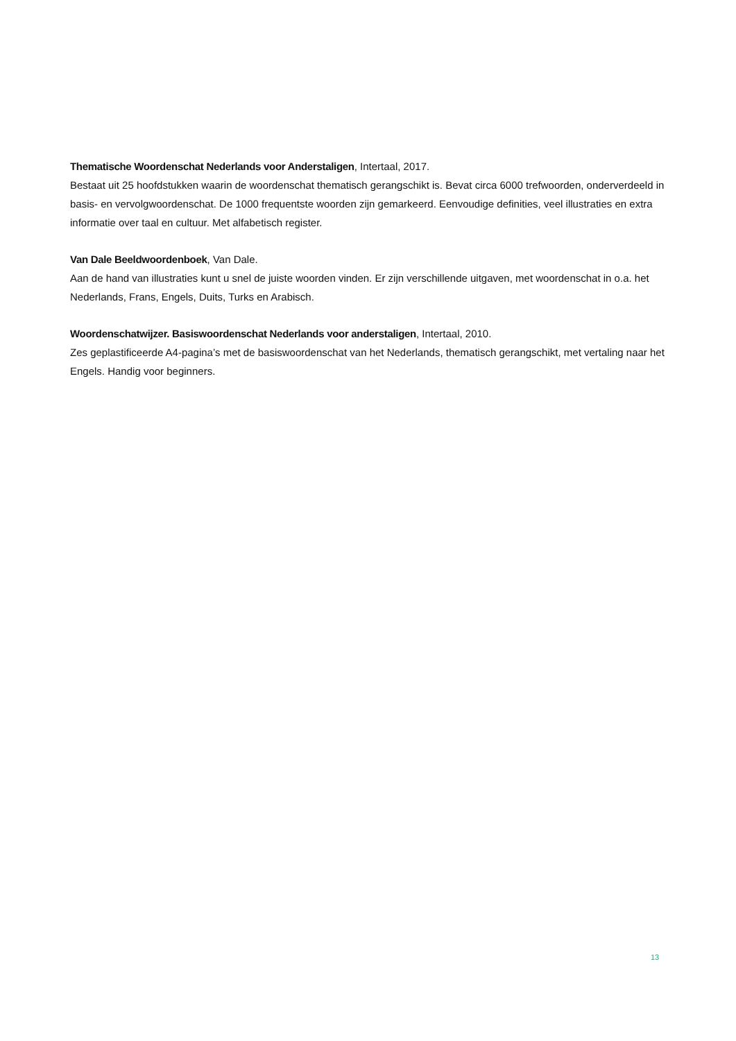Thematische Woordenschat Nederlands voor Anderstaligen, Intertaal, 2017.
Bestaat uit 25 hoofdstukken waarin de woordenschat thematisch gerangschikt is. Bevat circa 6000 trefwoorden, onderverdeeld in basis- en vervolgwoordenschat. De 1000 frequentste woorden zijn gemarkeerd. Eenvoudige definities, veel illustraties en extra informatie over taal en cultuur. Met alfabetisch register.
Van Dale Beeldwoordenboek, Van Dale.
Aan de hand van illustraties kunt u snel de juiste woorden vinden. Er zijn verschillende uitgaven, met woordenschat in o.a. het Nederlands, Frans, Engels, Duits, Turks en Arabisch.
Woordenschatwijzer. Basiswoordenschat Nederlands voor anderstaligen, Intertaal, 2010.
Zes geplastificeerde A4-pagina’s met de basiswoordenschat van het Nederlands, thematisch gerangschikt, met vertaling naar het Engels. Handig voor beginners.
13